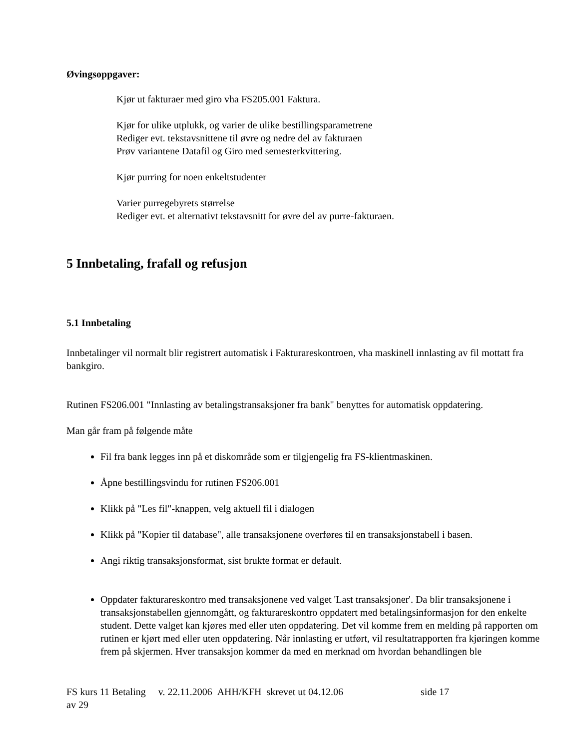Øvingsoppgaver:
Kjør ut fakturaer med giro vha FS205.001 Faktura.
Kjør for ulike utplukk, og varier de ulike bestillingsparametrene
Rediger evt. tekstavsnittene til øvre og nedre del av fakturaen
Prøv variantene Datafil og Giro med semesterkvittering.
Kjør purring for noen enkeltstudenter
Varier purregebyrets størrelse
Rediger evt. et alternativt tekstavsnitt for øvre del av purre-fakturaen.
5 Innbetaling, frafall og refusjon
5.1 Innbetaling
Innbetalinger vil normalt blir registrert automatisk i Fakturareskontroen, vha maskinell innlasting av fil mottatt fra bankgiro.
Rutinen FS206.001 "Innlasting av betalingstransaksjoner fra bank" benyttes for automatisk oppdatering.
Man går fram på følgende måte
Fil fra bank legges inn på et diskområde som er tilgjengelig fra FS-klientmaskinen.
Åpne bestillingsvindu for rutinen FS206.001
Klikk på "Les fil"-knappen, velg aktuell fil i dialogen
Klikk på "Kopier til database", alle transaksjonene overføres til en transaksjonstabell i basen.
Angi riktig transaksjonsformat, sist brukte format er default.
Oppdater fakturareskontro med transaksjonene ved valget 'Last transaksjoner'. Da blir transaksjonene i transaksjonstabellen gjennomgått, og fakturareskontro oppdatert med betalingsinformasjon for den enkelte student. Dette valget kan kjøres med eller uten oppdatering. Det vil komme frem en melding på rapporten om rutinen er kjørt med eller uten oppdatering. Når innlasting er utført, vil resultatrapporten fra kjøringen komme frem på skjermen. Hver transaksjon kommer da med en merknad om hvordan behandlingen ble
FS kurs 11 Betaling v. 22.11.2006 AHH/KFH skrevet ut 04.12.06 side 17
av 29